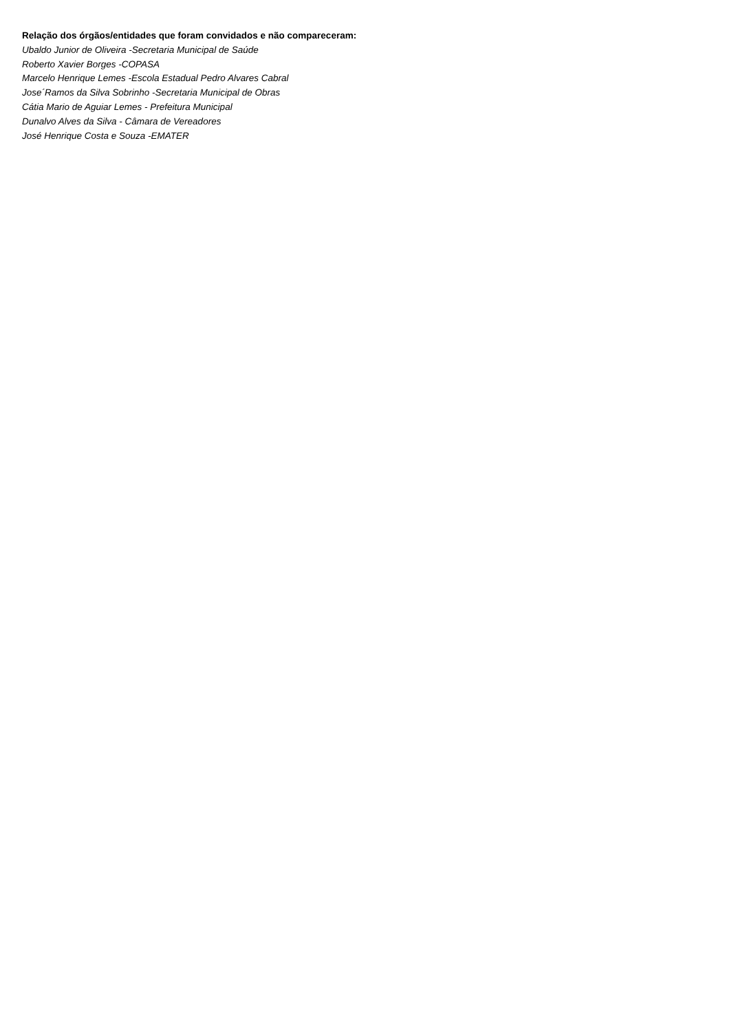Relação dos órgãos/entidades que foram convidados e não compareceram:
Ubaldo Junior de Oliveira -Secretaria Municipal de Saúde
Roberto Xavier Borges -COPASA
Marcelo Henrique Lemes -Escola Estadual Pedro Alvares Cabral
Jose´Ramos da Silva Sobrinho -Secretaria Municipal de Obras
Cátia Mario de Aguiar Lemes - Prefeitura Municipal
Dunalvo Alves da Silva - Câmara de Vereadores
José Henrique Costa e Souza -EMATER